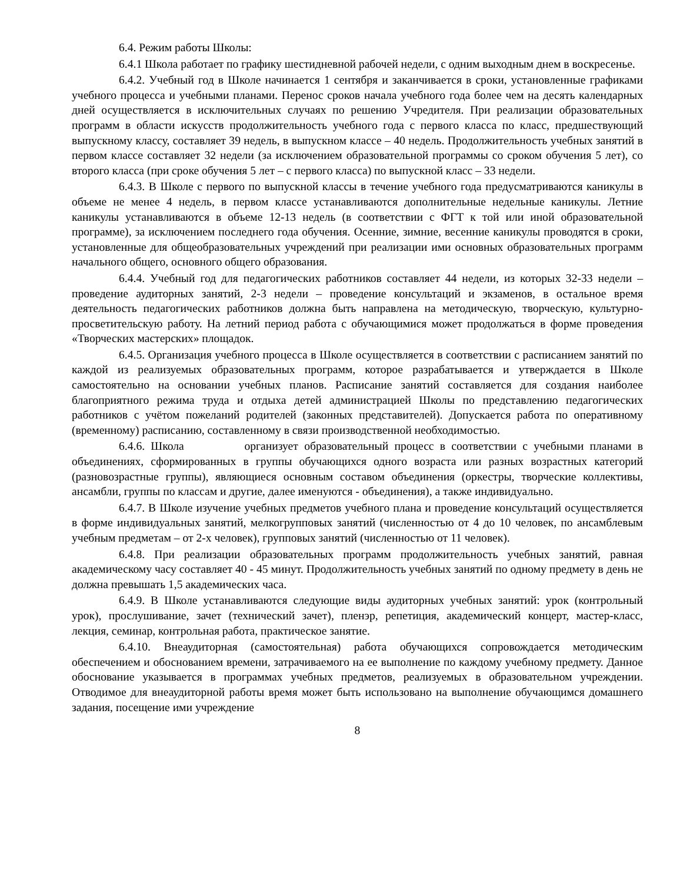6.4. Режим работы Школы:
6.4.1 Школа работает по графику шестидневной рабочей недели, с одним выходным днем в воскресенье.
6.4.2. Учебный год в Школе начинается 1 сентября и заканчивается в сроки, установленные графиками учебного процесса и учебными планами. Перенос сроков начала учебного года более чем на десять календарных дней осуществляется в исключительных случаях по решению Учредителя. При реализации образовательных программ в области искусств продолжительность учебного года с первого класса по класс, предшествующий выпускному классу, составляет 39 недель, в выпускном классе – 40 недель. Продолжительность учебных занятий в первом классе составляет 32 недели (за исключением образовательной программы со сроком обучения 5 лет), со второго класса (при сроке обучения 5 лет – с первого класса) по выпускной класс – 33 недели.
6.4.3. В Школе с первого по выпускной классы в течение учебного года предусматриваются каникулы в объеме не менее 4 недель, в первом классе устанавливаются дополнительные недельные каникулы. Летние каникулы устанавливаются в объеме 12-13 недель (в соответствии с ФГТ к той или иной образовательной программе), за исключением последнего года обучения. Осенние, зимние, весенние каникулы проводятся в сроки, установленные для общеобразовательных учреждений при реализации ими основных образовательных программ начального общего, основного общего образования.
6.4.4. Учебный год для педагогических работников составляет 44 недели, из которых 32-33 недели – проведение аудиторных занятий, 2-3 недели – проведение консультаций и экзаменов, в остальное время деятельность педагогических работников должна быть направлена на методическую, творческую, культурно-просветительскую работу. На летний период работа с обучающимися может продолжаться в форме проведения «Творческих мастерских» площадок.
6.4.5. Организация учебного процесса в Школе осуществляется в соответствии с расписанием занятий по каждой из реализуемых образовательных программ, которое разрабатывается и утверждается в Школе самостоятельно на основании учебных планов. Расписание занятий составляется для создания наиболее благоприятного режима труда и отдыха детей администрацией Школы по представлению педагогических работников с учётом пожеланий родителей (законных представителей). Допускается работа по оперативному (временному) расписанию, составленному в связи производственной необходимостью.
6.4.6. Школа организует образовательный процесс в соответствии с учебными планами в объединениях, сформированных в группы обучающихся одного возраста или разных возрастных категорий (разновозрастные группы), являющиеся основным составом объединения (оркестры, творческие коллективы, ансамбли, группы по классам и другие, далее именуются - объединения), а также индивидуально.
6.4.7. В Школе изучение учебных предметов учебного плана и проведение консультаций осуществляется в форме индивидуальных занятий, мелкогрупповых занятий (численностью от 4 до 10 человек, по ансамблевым учебным предметам – от 2-х человек), групповых занятий (численностью от 11 человек).
6.4.8. При реализации образовательных программ продолжительность учебных занятий, равная академическому часу составляет 40 - 45 минут. Продолжительность учебных занятий по одному предмету в день не должна превышать 1,5 академических часа.
6.4.9. В Школе устанавливаются следующие виды аудиторных учебных занятий: урок (контрольный урок), прослушивание, зачет (технический зачет), пленэр, репетиция, академический концерт, мастер-класс, лекция, семинар, контрольная работа, практическое занятие.
6.4.10. Внеаудиторная (самостоятельная) работа обучающихся сопровождается методическим обеспечением и обоснованием времени, затрачиваемого на ее выполнение по каждому учебному предмету. Данное обоснование указывается в программах учебных предметов, реализуемых в образовательном учреждении. Отводимое для внеаудиторной работы время может быть использовано на выполнение обучающимся домашнего задания, посещение ими учреждение
8